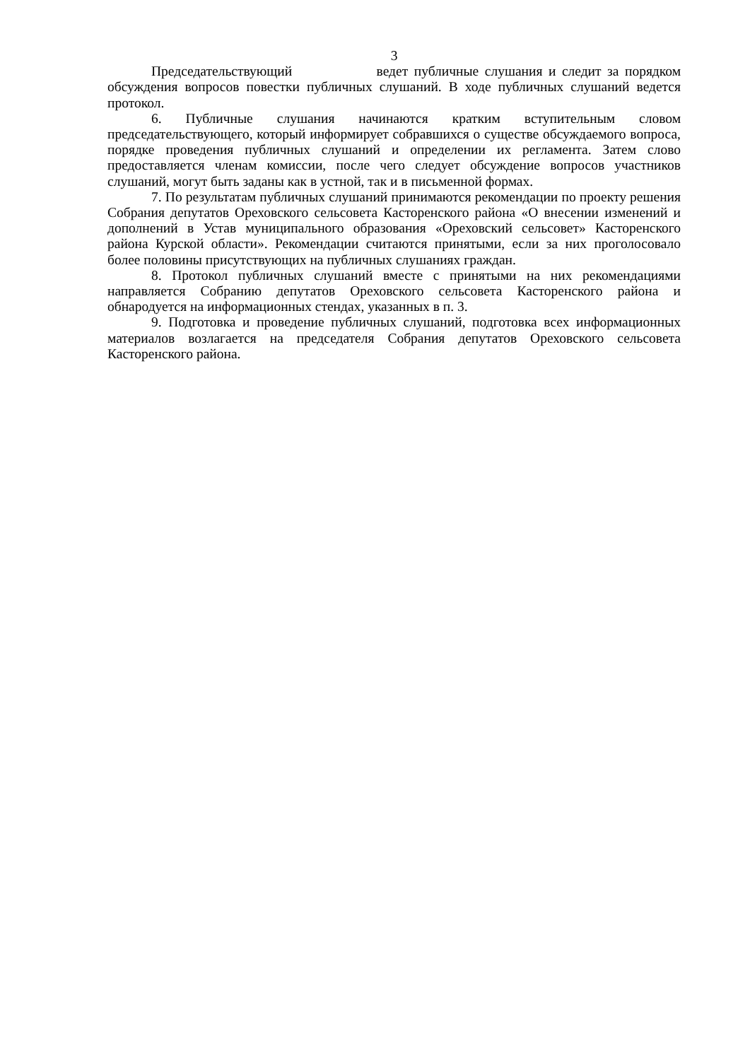3
Председательствующий ведет публичные слушания и следит за порядком обсуждения вопросов повестки публичных слушаний. В ходе публичных слушаний ведется протокол.
6. Публичные слушания начинаются кратким вступительным словом председательствующего, который информирует собравшихся о существе обсуждаемого вопроса, порядке проведения публичных слушаний и определении их регламента. Затем слово предоставляется членам комиссии, после чего следует обсуждение вопросов участников слушаний, могут быть заданы как в устной, так и в письменной формах.
7. По результатам публичных слушаний принимаются рекомендации по проекту решения Собрания депутатов Ореховского сельсовета Касторенского района «О внесении изменений и дополнений в Устав муниципального образования «Ореховский сельсовет» Касторенского района Курской области». Рекомендации считаются принятыми, если за них проголосовало более половины присутствующих на публичных слушаниях граждан.
8. Протокол публичных слушаний вместе с принятыми на них рекомендациями направляется Собранию депутатов Ореховского сельсовета Касторенского района и обнародуется на информационных стендах, указанных в п. 3.
9. Подготовка и проведение публичных слушаний, подготовка всех информационных материалов возлагается на председателя Собрания депутатов Ореховского сельсовета Касторенского района.